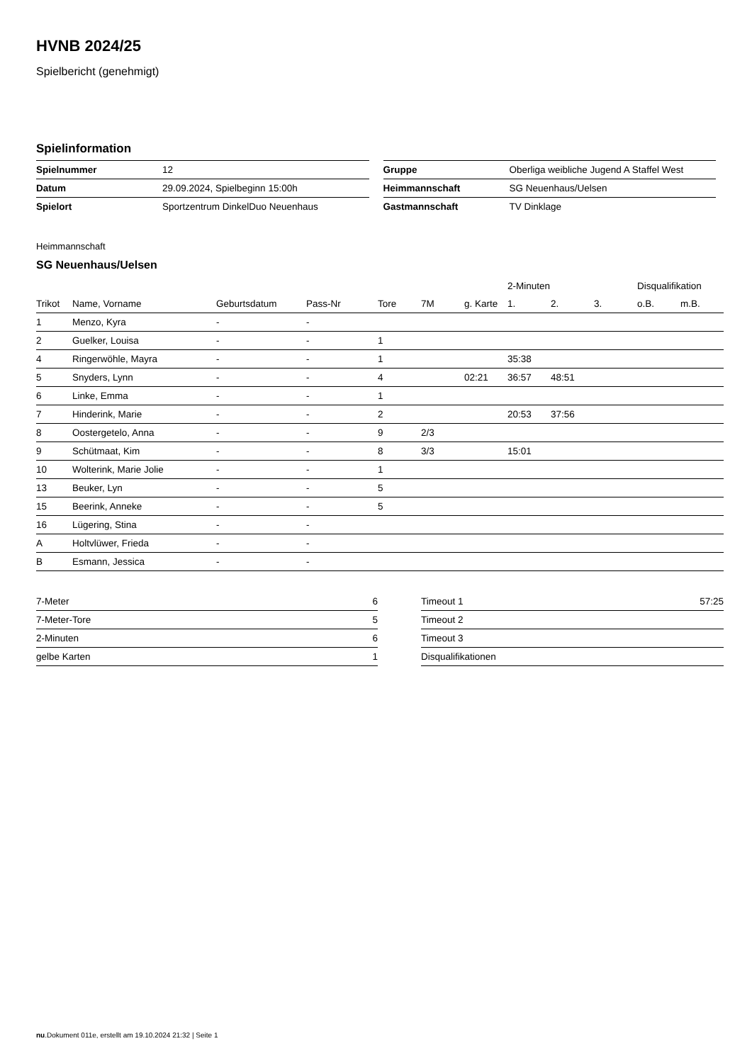HVNB 2024/25
Spielbericht (genehmigt)
Spielinformation
| Spielnummer | 12 |
| Datum | 29.09.2024, Spielbeginn 15:00h |
| Spielort | Sportzentrum DinkelDuo Neuenhaus |
| Gruppe | Oberliga weibliche Jugend A Staffel West |
| Heimmannschaft | SG Neuenhaus/Uelsen |
| Gastmannschaft | TV Dinklage |
Heimmannschaft
SG Neuenhaus/Uelsen
| | | | | | | | 2-Minuten | | | Disqualifikation | |
| --- | --- | --- | --- | --- | --- | --- | --- | --- | --- | --- | --- |
| Trikot | Name, Vorname | Geburtsdatum | Pass-Nr | Tore | 7M | g. Karte | 1. | 2. | 3. | o.B. | m.B. |
| 1 | Menzo, Kyra | - | - | | | | | | | | |
| 2 | Guelker, Louisa | - | - | 1 | | | | | | | |
| 4 | Ringerwöhle, Mayra | - | - | 1 | | | 35:38 | | | | |
| 5 | Snyders, Lynn | - | - | 4 | | 02:21 | 36:57 | 48:51 | | | |
| 6 | Linke, Emma | - | - | 1 | | | | | | | |
| 7 | Hinderink, Marie | - | - | 2 | | | 20:53 | 37:56 | | | |
| 8 | Oostergetelo, Anna | - | - | 9 | 2/3 | | | | | | |
| 9 | Schütmaat, Kim | - | - | 8 | 3/3 | | 15:01 | | | | |
| 10 | Wolterink, Marie Jolie | - | - | 1 | | | | | | | |
| 13 | Beuker, Lyn | - | - | 5 | | | | | | | |
| 15 | Beerink, Anneke | - | - | 5 | | | | | | | |
| 16 | Lügering, Stina | - | - | | | | | | | | |
| A | Holtvlüwer, Frieda | - | - | | | | | | | | |
| B | Esmann, Jessica | - | - | | | | | | | | |
| 7-Meter | 6 |
| 7-Meter-Tore | 5 |
| 2-Minuten | 6 |
| gelbe Karten | 1 |
| Timeout 1 | 57:25 |
| Timeout 2 | |
| Timeout 3 | |
| Disqualifikationen | |
nu.Dokument 011e, erstellt am 19.10.2024 21:32 | Seite 1